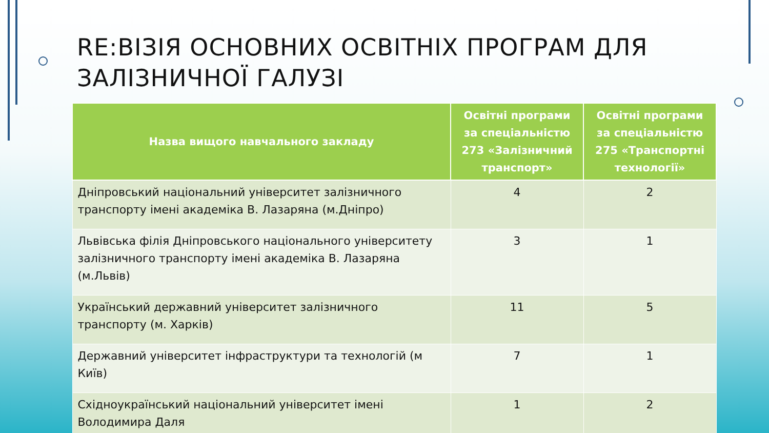RE:ВІЗІЯ ОСНОВНИХ ОСВІТНІХ ПРОГРАМ ДЛЯ
ЗАЛІЗНИЧНОЇ ГАЛУЗІ
| Назва вищого навчального закладу | Освітні програми за спеціальністю 273 «Залізничний транспорт» | Освітні програми за спеціальністю 275 «Транспортні технології» |
| --- | --- | --- |
| Дніпровський національний університет залізничного транспорту імені академіка В. Лазаряна (м.Дніпро) | 4 | 2 |
| Львівська філія Дніпровського національного університету залізничного транспорту імені академіка В. Лазаряна (м.Львів) | 3 | 1 |
| Український державний університет залізничного транспорту (м. Харків) | 11 | 5 |
| Державний університет інфраструктури та технологій (м Київ) | 7 | 1 |
| Східноукраїнський національний університет імені Володимира Даля | 1 | 2 |